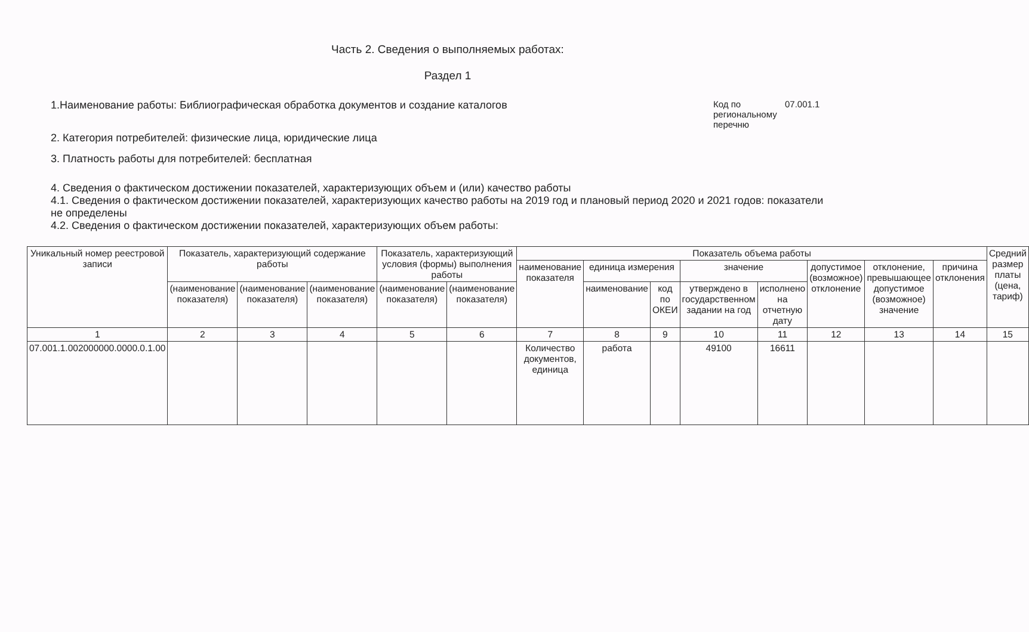Часть 2. Сведения о выполняемых работах:
Раздел 1
1.Наименование работы: Библиографическая обработка документов и создание каталогов
Код по региональному перечню
07.001.1
2. Категория потребителей: физические лица, юридические лица
3. Платность работы для потребителей: бесплатная
4. Сведения о фактическом достижении показателей, характеризующих объем и (или) качество работы
4.1. Сведения о фактическом достижении показателей, характеризующих качество работы на 2019 год и плановый период 2020 и 2021 годов: показатели не определены
4.2. Сведения о фактическом достижении показателей, характеризующих объем работы:
| Уникальный номер реестровой записи | Показатель, характеризующий содержание работы | | | Показатель, характеризующий условия (формы) выполнения работы | | Показатель объема работы | | | | | | | | Средний размер платы (цена, тариф) |
| --- | --- | --- | --- | --- | --- | --- | --- | --- | --- | --- | --- | --- | --- | --- |
| | | | | | | наименование показателя | единица измерения | | значение | | допустимое (возможное) отклонение | отклонение, превышающее допустимое (возможное) значение | причина отклонения | |
| | (наименование показателя) | (наименование показателя) | (наименование показателя) | (наименование показателя) | (наименование показателя) | | наименование | код по ОКЕИ | утверждено в государственном задании на год | исполнено на отчетную дату | | | | |
| 1 | 2 | 3 | 4 | 5 | 6 | 7 | 8 | 9 | 10 | 11 | 12 | 13 | 14 | 15 |
| 07.001.1.002000000.0000.0.1.00 | | | | | | Количество документов, единица | работа | | 49100 | 16611 | | | | |